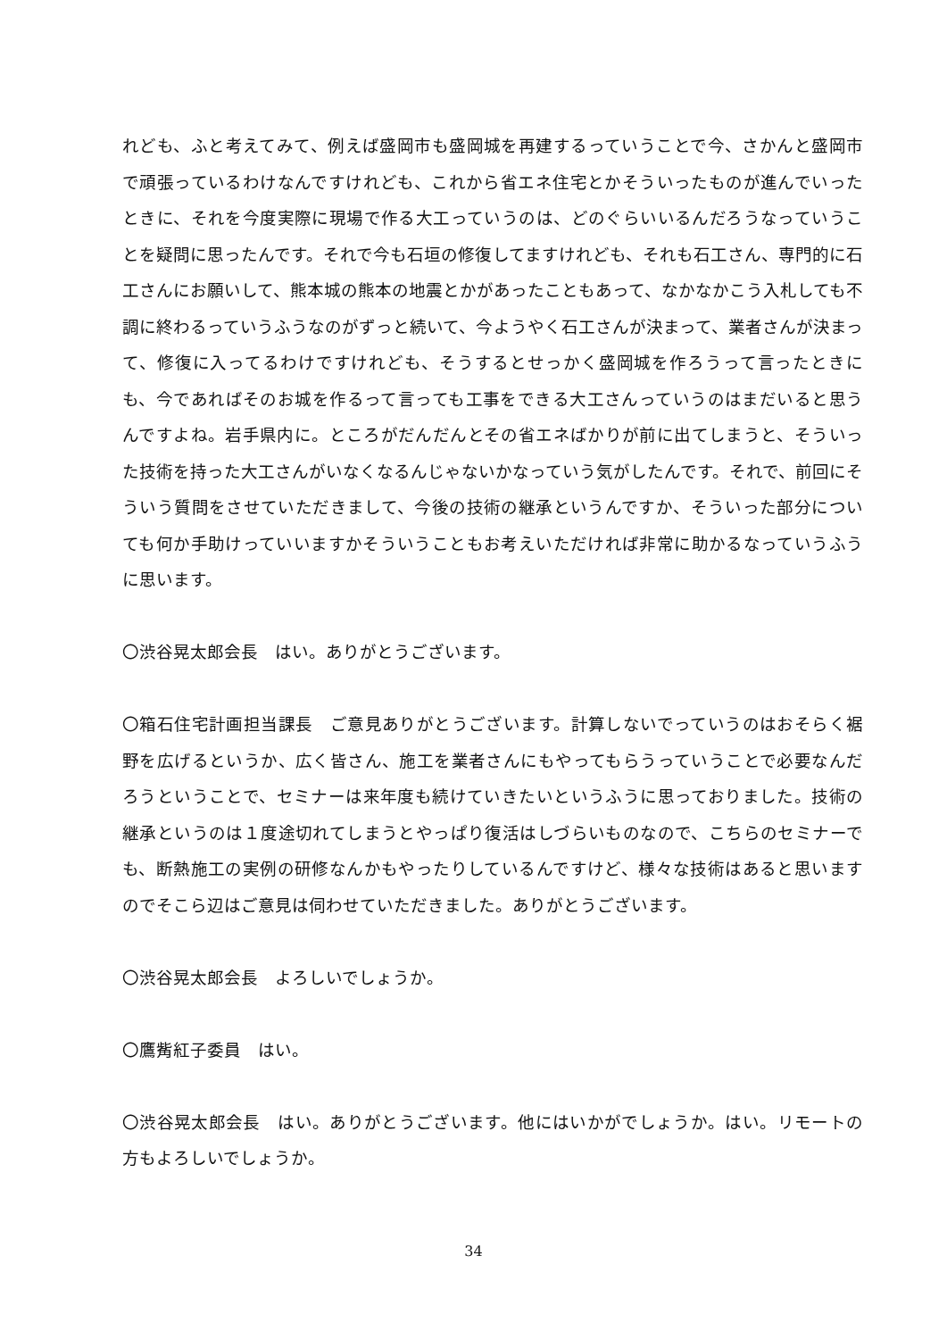れども、ふと考えてみて、例えば盛岡市も盛岡城を再建するっていうことで今、さかんと盛岡市で頑張っているわけなんですけれども、これから省エネ住宅とかそういったものが進んでいったときに、それを今度実際に現場で作る大工っていうのは、どのぐらいいるんだろうなっていうことを疑問に思ったんです。それで今も石垣の修復してますけれども、それも石工さん、専門的に石工さんにお願いして、熊本城の熊本の地震とかがあったこともあって、なかなかこう入札しても不調に終わるっていうふうなのがずっと続いて、今ようやく石工さんが決まって、業者さんが決まって、修復に入ってるわけですけれども、そうするとせっかく盛岡城を作ろうって言ったときにも、今であればそのお城を作るって言っても工事をできる大工さんっていうのはまだいると思うんですよね。岩手県内に。ところがだんだんとその省エネばかりが前に出てしまうと、そういった技術を持った大工さんがいなくなるんじゃないかなっていう気がしたんです。それで、前回にそういう質問をさせていただきまして、今後の技術の継承というんですか、そういった部分についても何か手助けっていいますかそういうこともお考えいただければ非常に助かるなっていうふうに思います。
〇渋谷晃太郎会長　はい。ありがとうございます。
〇箱石住宅計画担当課長　ご意見ありがとうございます。計算しないでっていうのはおそらく裾野を広げるというか、広く皆さん、施工を業者さんにもやってもらうっていうことで必要なんだろうということで、セミナーは来年度も続けていきたいというふうに思っておりました。技術の継承というのは１度途切れてしまうとやっぱり復活はしづらいものなので、こちらのセミナーでも、断熱施工の実例の研修なんかもやったりしているんですけど、様々な技術はあると思いますのでそこら辺はご意見は伺わせていただきました。ありがとうございます。
〇渋谷晃太郎会長　よろしいでしょうか。
〇鷹觜紅子委員　はい。
〇渋谷晃太郎会長　はい。ありがとうございます。他にはいかがでしょうか。はい。リモートの方もよろしいでしょうか。
34